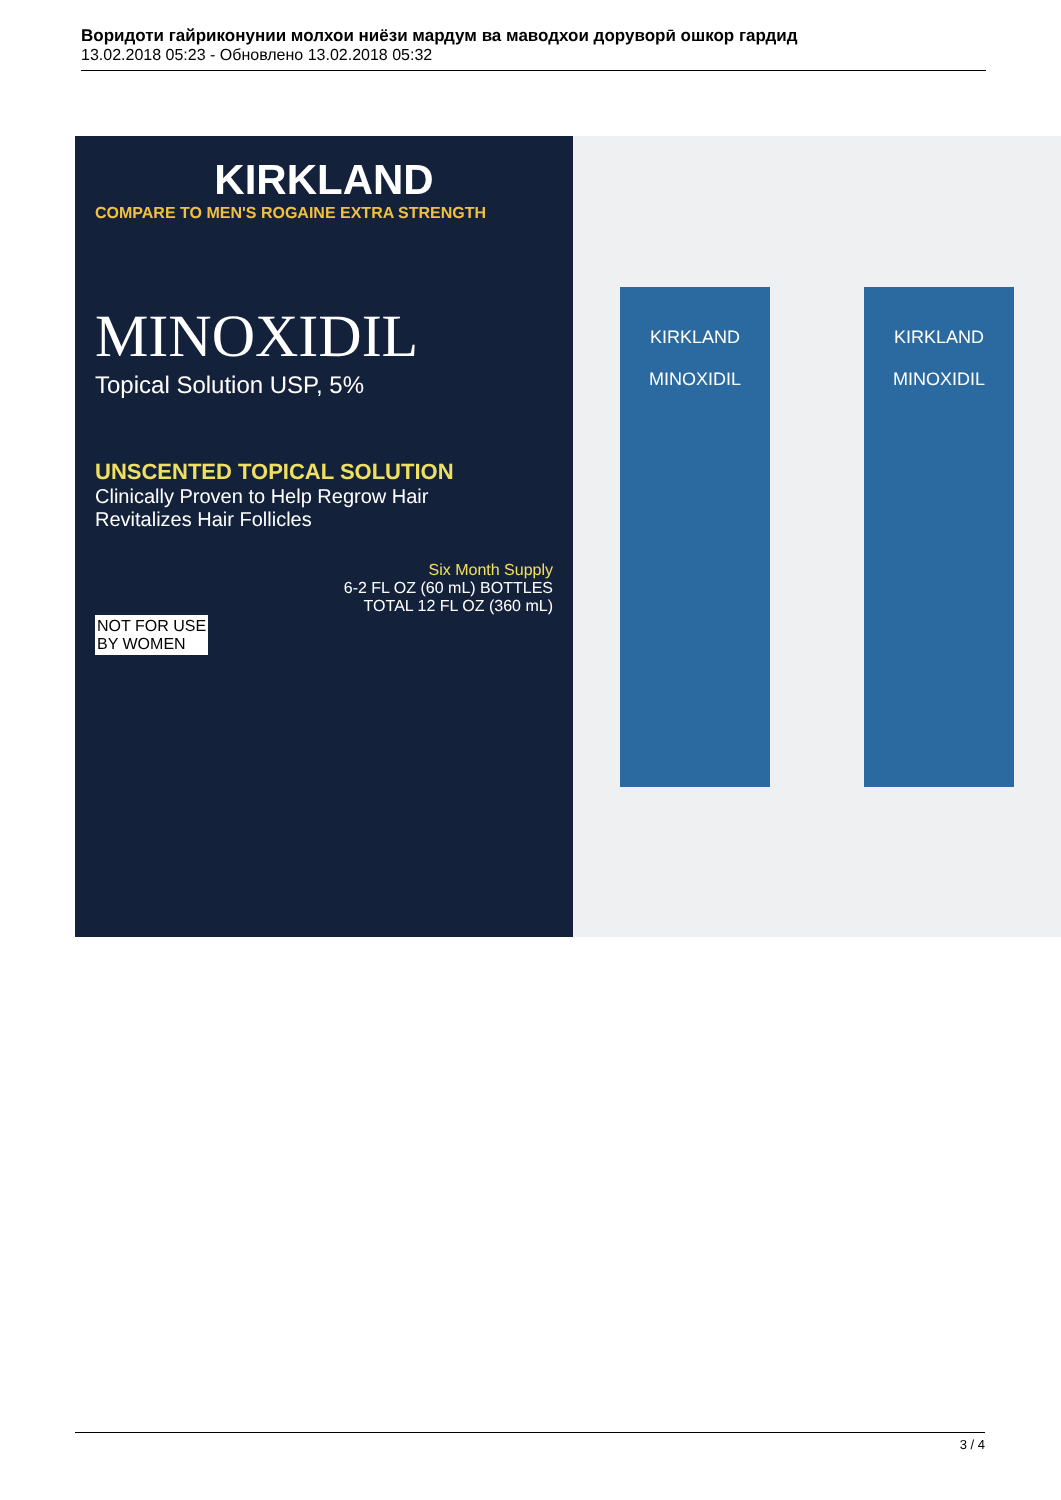Воридоти гайриконунии молхои ниёзи мардум ва маводхои доруворӣ ошкор гардид
13.02.2018 05:23 - Обновлено 13.02.2018 05:32
KIRKLAND
COMPARE TO MEN'S ROGAINE EXTRA STRENGTH
MINOXIDIL
Topical Solution USP, 5%
UNSCENTED TOPICAL SOLUTION
Clinically Proven to Help Regrow Hair
Revitalizes Hair Follicles
Six Month Supply
6-2 FL OZ (60 mL) BOTTLES
TOTAL 12 FL OZ (360 mL)
NOT FOR USE
BY WOMEN
KIRKLAND
MINOXIDIL
KIRKLAND
MINOXIDIL
3 / 4